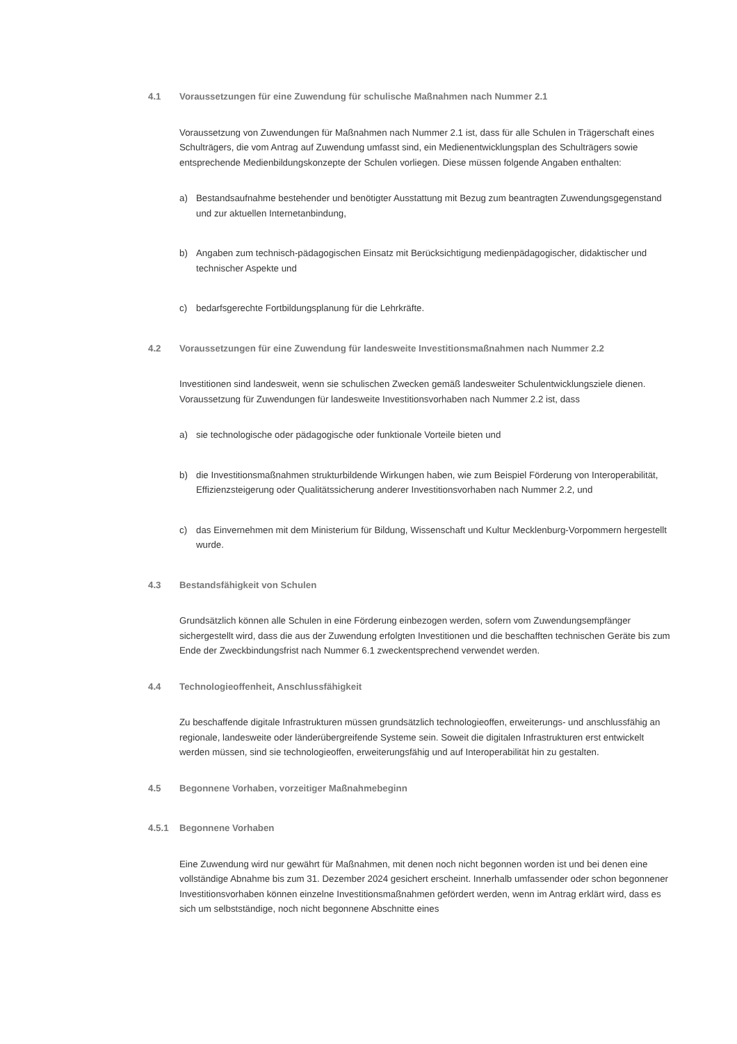4.1 Voraussetzungen für eine Zuwendung für schulische Maßnahmen nach Nummer 2.1
Voraussetzung von Zuwendungen für Maßnahmen nach Nummer 2.1 ist, dass für alle Schulen in Trägerschaft eines Schulträgers, die vom Antrag auf Zuwendung umfasst sind, ein Medienentwicklungsplan des Schulträgers sowie entsprechende Medienbildungskonzepte der Schulen vorliegen. Diese müssen folgende Angaben enthalten:
a) Bestandsaufnahme bestehender und benötigter Ausstattung mit Bezug zum beantragten Zuwendungsgegenstand und zur aktuellen Internetanbindung,
b) Angaben zum technisch-pädagogischen Einsatz mit Berücksichtigung medienpädagogischer, didaktischer und technischer Aspekte und
c) bedarfsgerechte Fortbildungsplanung für die Lehrkräfte.
4.2 Voraussetzungen für eine Zuwendung für landesweite Investitionsmaßnahmen nach Nummer 2.2
Investitionen sind landesweit, wenn sie schulischen Zwecken gemäß landesweiter Schulentwicklungsziele dienen. Voraussetzung für Zuwendungen für landesweite Investitionsvorhaben nach Nummer 2.2 ist, dass
a) sie technologische oder pädagogische oder funktionale Vorteile bieten und
b) die Investitionsmaßnahmen strukturbildende Wirkungen haben, wie zum Beispiel Förderung von Interoperabilität, Effizienzsteigerung oder Qualitätssicherung anderer Investitionsvorhaben nach Nummer 2.2, und
c) das Einvernehmen mit dem Ministerium für Bildung, Wissenschaft und Kultur Mecklenburg-Vorpommern hergestellt wurde.
4.3 Bestandsfähigkeit von Schulen
Grundsätzlich können alle Schulen in eine Förderung einbezogen werden, sofern vom Zuwendungsempfänger sichergestellt wird, dass die aus der Zuwendung erfolgten Investitionen und die beschafften technischen Geräte bis zum Ende der Zweckbindungsfrist nach Nummer 6.1 zweckentsprechend verwendet werden.
4.4 Technologieoffenheit, Anschlussfähigkeit
Zu beschaffende digitale Infrastrukturen müssen grundsätzlich technologieoffen, erweiterungs- und anschlussfähig an regionale, landesweite oder länderübergreifende Systeme sein. Soweit die digitalen Infrastrukturen erst entwickelt werden müssen, sind sie technologieoffen, erweiterungsfähig und auf Interoperabilität hin zu gestalten.
4.5 Begonnene Vorhaben, vorzeitiger Maßnahmebeginn
4.5.1 Begonnene Vorhaben
Eine Zuwendung wird nur gewährt für Maßnahmen, mit denen noch nicht begonnen worden ist und bei denen eine vollständige Abnahme bis zum 31. Dezember 2024 gesichert erscheint. Innerhalb umfassender oder schon begonnener Investitionsvorhaben können einzelne Investitionsmaßnahmen gefördert werden, wenn im Antrag erklärt wird, dass es sich um selbstständige, noch nicht begonnene Abschnitte eines